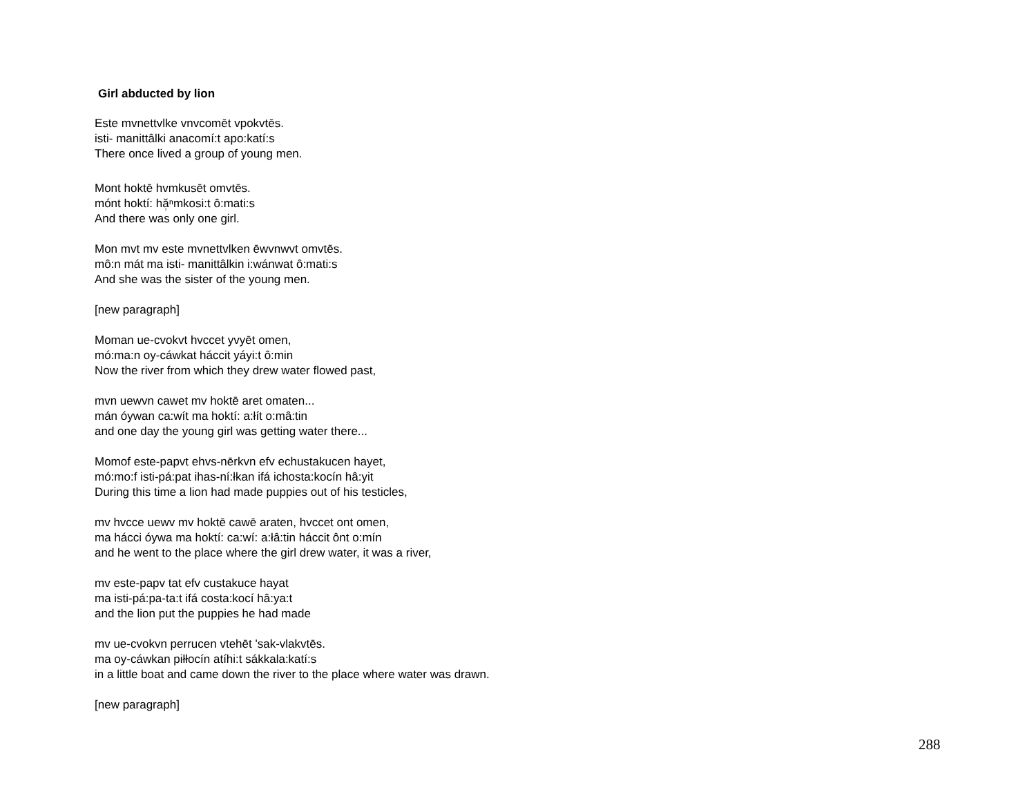Girl abducted by lion
Este mvnettvlke vnvcomēt vpokvtēs.
isti- manittâlki anacomí:t apo:katí:s
There once lived a group of young men.
Mont hoktē hvmkusēt omvtēs.
mónt hoktí: hă̹ⁿmkosi:t ô:mati:s
And there was only one girl.
Mon mvt mv este mvnettvlken ēwvnwvt omvtēs.
mô:n mát ma isti- manittâlkin i:wánwat ô:mati:s
And she was the sister of the young men.
[new paragraph]
Moman ue-cvokvt hvccet yvyēt omen,
mó:ma:n oy-cáwkat háccit yáyi:t ô:min
Now the river from which they drew water flowed past,
mvn uewvn cawet mv hoktē aret omaten...
mán óywan ca:wít ma hoktí: a:łít o:mâ:tin
and one day the young girl was getting water there...
Momof este-papvt ehvs-nērkvn efv echustakucen hayet,
mó:mo:f isti-pá:pat ihas-ní:łkan ifá ichosta:kocín hâ:yit
During this time a lion had made puppies out of his testicles,
mv hvcce uewv mv hoktē cawē araten, hvccet ont omen,
ma hácci óywa ma hoktí: ca:wí: a:łâ:tin háccit ônt o:mín
and he went to the place where the girl drew water, it was a river,
mv este-papv tat efv custakuce hayat
ma isti-pá:pa-ta:t ifá costa:kocí hâ:ya:t
and the lion put the puppies he had made
mv ue-cvokvn perrucen vtehēt 'sak-vlakvtēs.
ma oy-cáwkan piłłocín atíhi:t sákkala:katí:s
in a little boat and came down the river to the place where water was drawn.
[new paragraph]
288